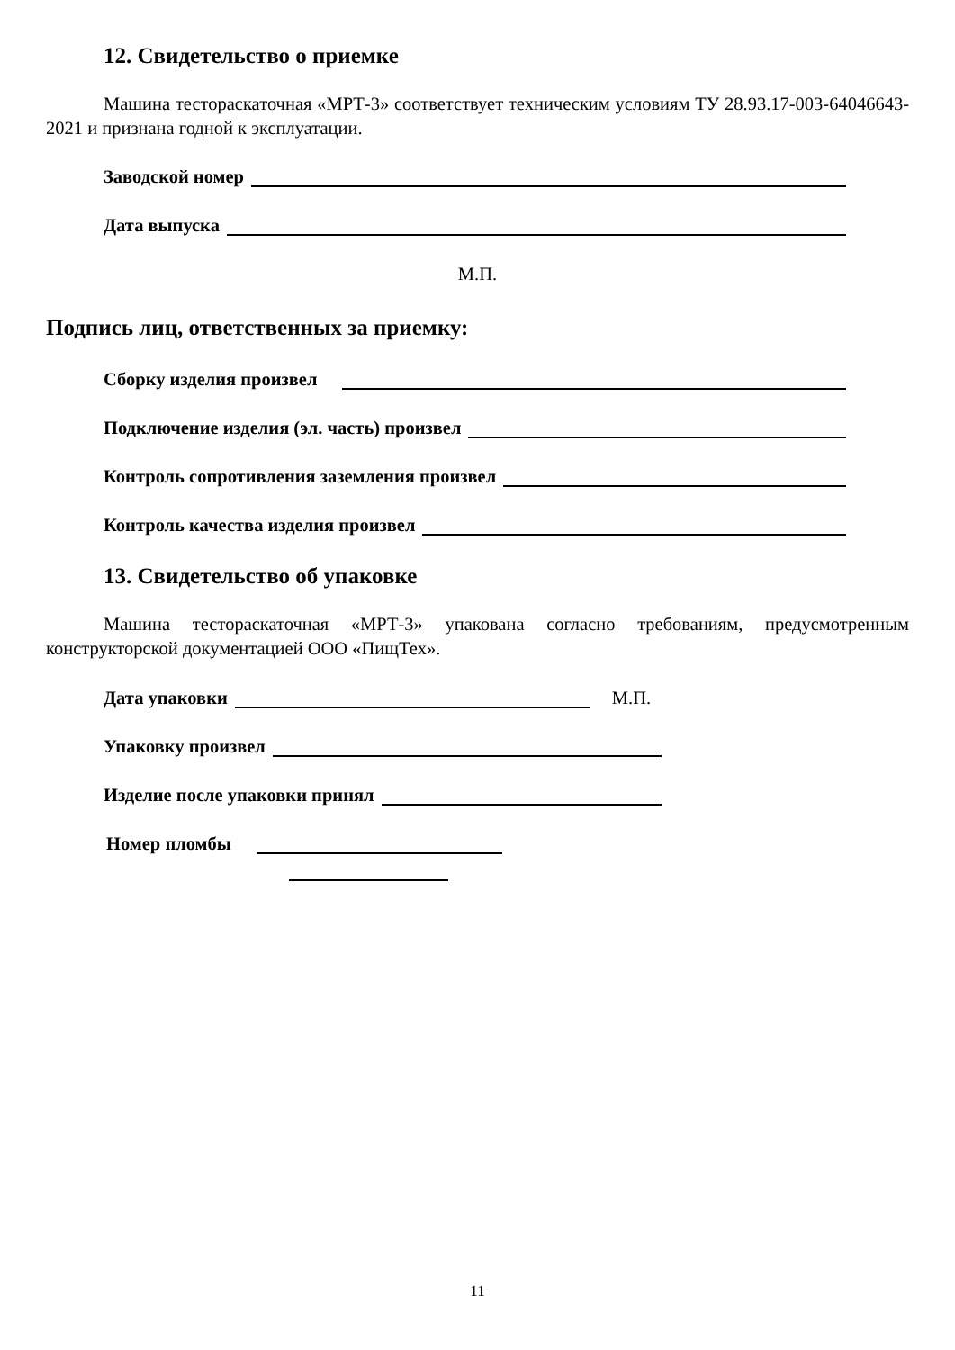12. Свидетельство о приемке
Машина тестораскаточная «МРТ-3» соответствует техническим условиям ТУ 28.93.17-003-64046643-2021 и признана годной к эксплуатации.
Заводской номер
Дата выпуска
М.П.
Подпись лиц, ответственных за приемку:
Сборку изделия произвел
Подключение изделия (эл. часть) произвел
Контроль сопротивления заземления произвел
Контроль качества изделия произвел
13. Свидетельство об упаковке
Машина тестораскаточная «МРТ-3» упакована согласно требованиям, предусмотренным конструкторской документацией ООО «ПищТех».
Дата упаковки М.П.
Упаковку произвел
Изделие после упаковки принял
Номер пломбы
11